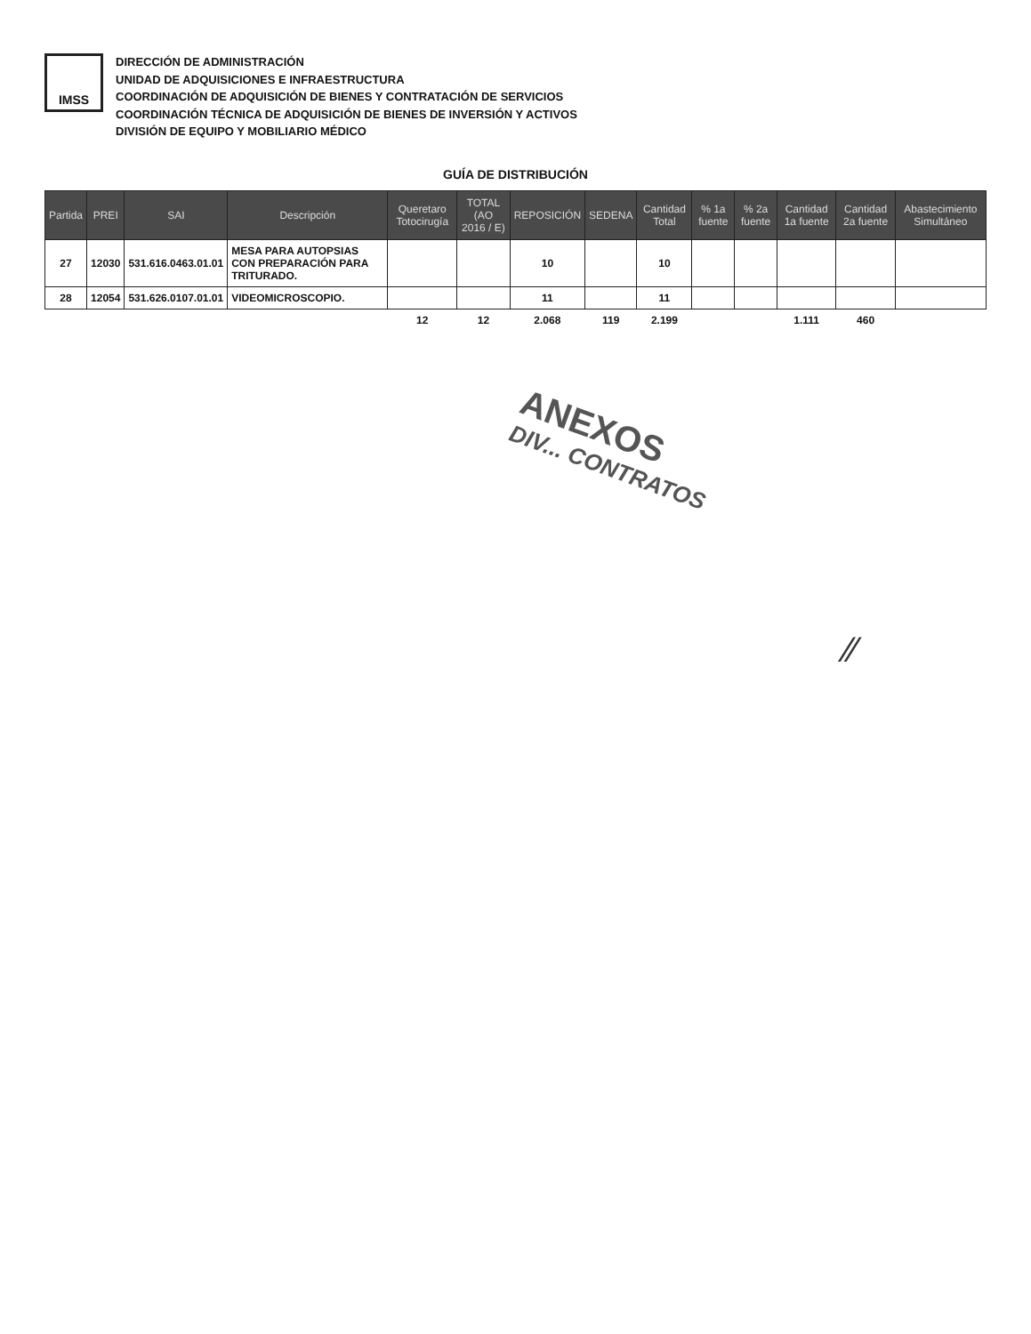IMSS
DIRECCIÓN DE ADMINISTRACIÓN
UNIDAD DE ADQUISICIONES E INFRAESTRUCTURA
COORDINACIÓN DE ADQUISICIÓN DE BIENES Y CONTRATACIÓN DE SERVICIOS
COORDINACIÓN TÉCNICA DE ADQUISICIÓN DE BIENES DE INVERSIÓN Y ACTIVOS
DIVISIÓN DE EQUIPO Y MOBILIARIO MÉDICO
GUÍA DE DISTRIBUCIÓN
| Partida | PREI | SAI | Descripción | Queretaro Totocirugía | TOTAL (AO 2016 / E) | REPOSICIÓN | SEDENA | Cantidad Total | % 1a fuente | % 2a fuente | Cantidad 1a fuente | Cantidad 2a fuente | Abastecimiento Simultáneo |
| --- | --- | --- | --- | --- | --- | --- | --- | --- | --- | --- | --- | --- | --- |
| 27 | 12030 | 531.616.0463.01.01 | MESA PARA AUTOPSIAS CON PREPARACIÓN PARA TRITURADO. | | | 10 | | 10 | | | | | |
| 28 | 12054 | 531.626.0107.01.01 | VIDEOMICROSCOPIO. | | | 11 | | 11 | | | | | |
| | | | | 12 | 12 | 2.068 | 119 | 2.199 | | | 1.111 | 460 | |
ANEXOS
DIV... CONTRATOS
⁄⁄